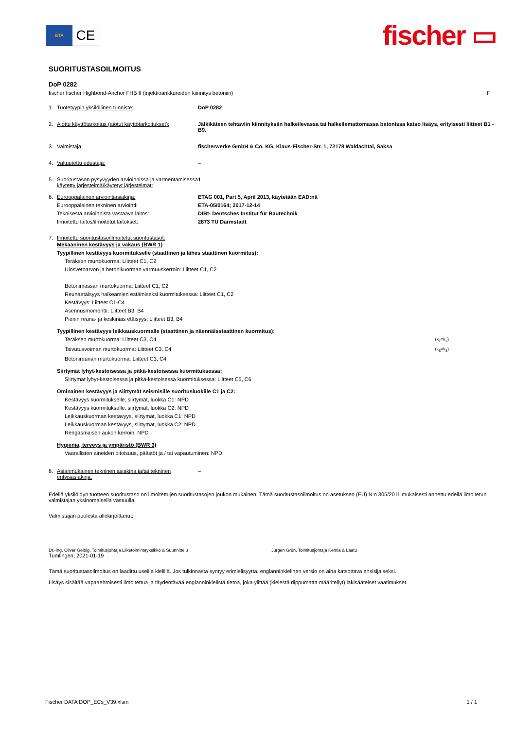ETA
CE
fischer ▭
SUORITUSTASOILMOITUS
DoP 0282
fischer fischer Highbond-Anchor FHB II (injektioankkureiden kiinnitys betoniin) FI
1. Tuotetyypin yksilöllinen tunniste: DoP 0282
2. Aiottu käyttötarkoitus (aiotut käyttötarkoitukset): Jälkikäteen tehtäviin kiinnityksiin halkeilevassa tai halkeilemattomassa betonissa katso lisäys, erityisesti liitteet B1 - B9.
3. Valmistaja: fischerwerke GmbH & Co. KG, Klaus-Fischer-Str. 1, 72178 Waldachtal, Saksa
4. Valtuutettu edustaja: –
5. Suoritustason pysyvyyden arvioinnissa ja varmentamisessa käytetty järjestelmä/käytetyt järjestelmät: 1
6. Eurooppalainen arviointiasiakirja:
Eurooppalainen tekninen arviointi:
Teknisestä arvioinnista vastaava laitos:
Ilmoitettu laitos/ilmoitetut laitokset: ETAG 001, Part 5, April 2013, käytetään EAD:nä
ETA-05/0164; 2017-12-14
DIBt- Deutsches Institut für Bautechnik
2873 TU Darmstadt
7. Ilmoitettu suoritustaso/ilmoitetut suoritustasot:
Mekaaninen kestävyys ja vakaus (BWR 1)
Tyypillinen kestävyys kuormitukselle (staattinen ja lähes staattinen kuormitus):
Teräksen murtokuorma: Liitteet C1, C2
Ulosvetoarvon ja betonikuorman varmuuskerroin: Liitteet C1, C2
Betonimassan murtokuorma: Liitteet C1, C2
Reunaetäisyys halkeamien estämiseksi kuormituksessa: Liitteet C1, C2
Kestävyys: Liitteet C1-C4
Asennusmomentti: Liitteet B3, B4
Pienin reuna- ja keskinäis etäisyys: Liitteet B3, B4
Tyypillinen kestävyys leikkauskuormalle (staattinen ja näennäisstaattinen kuormitus):
Teräksen murtokuorma: Liitteet C3, C4 (k<sub>7</sub>=k<sub>2</sub>)
Taivutusvoiman murtokuorma: Liitteet C3, C4 (k<sub>8</sub>=k<sub>3</sub>)
Betonireunan murtokuorma: Liitteet C3, C4
Siirtymät lyhyt-kestoisessa ja pitkä-kestoisessa kuormituksessa:
Siirtymät lyhyt-kestoisessa ja pitkä-kestoisessa kuormituksessa: Liitteet C5, C6
Ominainen kestävyys ja siirtymät seismisille suoritusluokille C1 ja C2:
Kestävyys kuormitukselle, siirtymät, luokka C1: NPD
Kestävyys kuormitukselle, siirtymät, luokka C2: NPD
Leikkauskuorman kestävyys, siirtymät, luokka C1: NPD
Leikkauskuorman kestävyys, siirtymät, luokka C2: NPD
Rengasmaisen aukon kerroin: NPD
Hygienia, terveys ja ympäristö (BWR 3)
Vaarallisten aineiden pitoisuus, päästöt ja / tai vapautuminen: NPD
8. Asianmukainen tekninen asiakirja ja/tai tekninen erityisasiakirja: –
Edellä yksilöidyn tuotteen suoritustaso on ilmoitettujen suoritustasojen joukon mukainen. Tämä suoritustasoilmoitus on asetuksen (EU) N:o 305/2011 mukaisesti annettu edellä ilmoitetun valmistajan yksinomaisella vastuulla.
Valmistajan puolesta allekirjoittanut:
Dr.-Ing. Oliver Geibig, Toimitusjohtaja Liiketoimintayksikkö & Suunnittelu Jürgen Grün, Toimitusjohtaja Kemia & Laatu
Tumlingen, 2021-01-19
Tämä suoritustasoilmoitus on laadittu useilla kielillä. Jos tulkinnasta syntyy erimielisyyttä, englanninkielinen versio on aina katsottava ensisijaiseksi.
Lisäys sisältää vapaaehtoisesti ilmoitettua ja täydentävää englanninkielistä tietoa, joka ylittää (kielestä riippumatta määritellyt) lakisääteiset vaatimukset.
Fischer DATA DOP_ECs_V39.xlsm 1 / 1